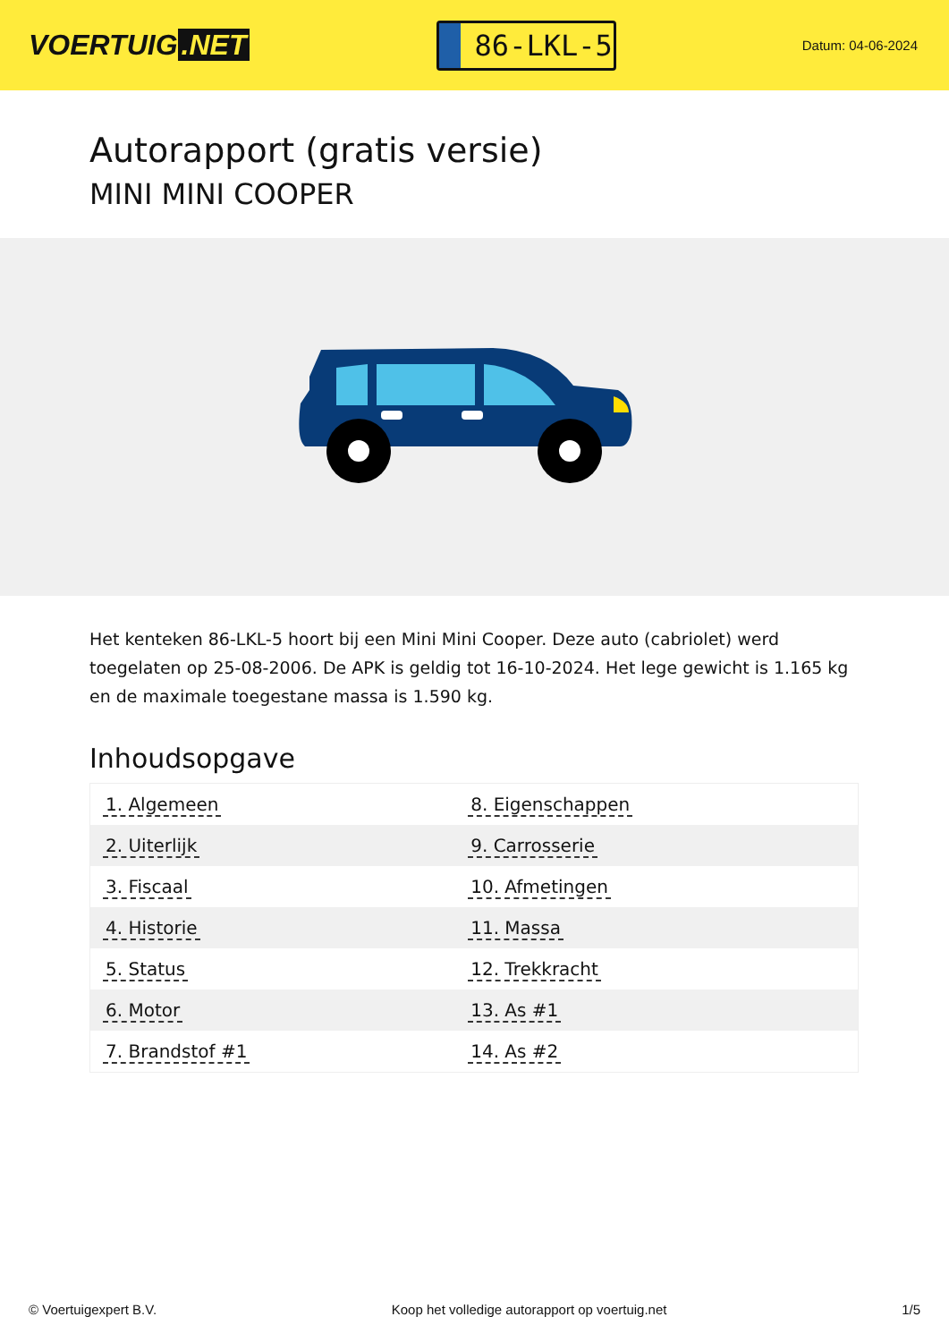VOERTUIG.NET
86-LKL-5
Datum: 04-06-2024
Autorapport (gratis versie)
MINI MINI COOPER
Het kenteken 86-LKL-5 hoort bij een Mini Mini Cooper. Deze auto (cabriolet) werd toegelaten op 25-08-2006. De APK is geldig tot 16-10-2024. Het lege gewicht is 1.165 kg en de maximale toegestane massa is 1.590 kg.
Inhoudsopgave
| 1. Algemeen | 8. Eigenschappen |
| 2. Uiterlijk | 9. Carrosserie |
| 3. Fiscaal | 10. Afmetingen |
| 4. Historie | 11. Massa |
| 5. Status | 12. Trekkracht |
| 6. Motor | 13. As #1 |
| 7. Brandstof #1 | 14. As #2 |
© Voertuigexpert B.V. Koop het volledige autorapport op voertuig.net 1/5